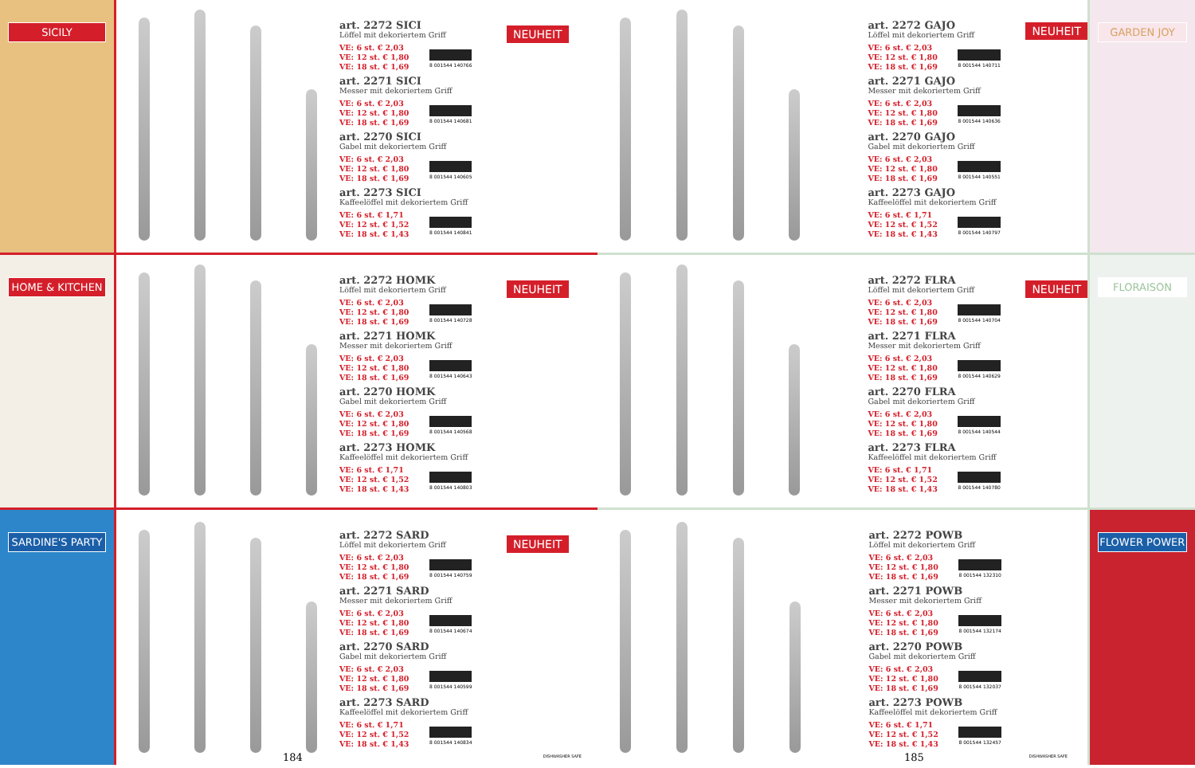SICILY
art. 2272 SICI
Löffel mit dekoriertem Griff
VE: 6 st. € 2,03
VE: 12 st. € 1,80
VE: 18 st. € 1,69 8 001544 140766
art. 2271 SICI
Messer mit dekoriertem Griff
VE: 6 st. € 2,03
VE: 12 st. € 1,80
VE: 18 st. € 1,69 8 001544 140681
art. 2270 SICI
Gabel mit dekoriertem Griff
VE: 6 st. € 2,03
VE: 12 st. € 1,80
VE: 18 st. € 1,69 8 001544 140605
art. 2273 SICI
Kaffeelöffel mit dekoriertem Griff
VE: 6 st. € 1,71
VE: 12 st. € 1,52
VE: 18 st. € 1,43 8 001544 140841
NEUHEIT
HOME & KITCHEN
art. 2272 HOMK
Löffel mit dekoriertem Griff
VE: 6 st. € 2,03
VE: 12 st. € 1,80
VE: 18 st. € 1,69 8 001544 140728
art. 2271 HOMK
Messer mit dekoriertem Griff
VE: 6 st. € 2,03
VE: 12 st. € 1,80
VE: 18 st. € 1,69 8 001544 140643
art. 2270 HOMK
Gabel mit dekoriertem Griff
VE: 6 st. € 2,03
VE: 12 st. € 1,80
VE: 18 st. € 1,69 8 001544 140568
art. 2273 HOMK
Kaffeelöffel mit dekoriertem Griff
VE: 6 st. € 1,71
VE: 12 st. € 1,52
VE: 18 st. € 1,43 8 001544 140803
NEUHEIT
SARDINE'S PARTY
art. 2272 SARD
Löffel mit dekoriertem Griff
VE: 6 st. € 2,03
VE: 12 st. € 1,80
VE: 18 st. € 1,69 8 001544 140759
art. 2271 SARD
Messer mit dekoriertem Griff
VE: 6 st. € 2,03
VE: 12 st. € 1,80
VE: 18 st. € 1,69 8 001544 140674
art. 2270 SARD
Gabel mit dekoriertem Griff
VE: 6 st. € 2,03
VE: 12 st. € 1,80
VE: 18 st. € 1,69 8 001544 140599
art. 2273 SARD
Kaffeelöffel mit dekoriertem Griff
VE: 6 st. € 1,71
VE: 12 st. € 1,52
VE: 18 st. € 1,43 8 001544 140834
NEUHEIT
184 DISHWASHER SAFE
art. 2272 GAJO
Löffel mit dekoriertem Griff
VE: 6 st. € 2,03
VE: 12 st. € 1,80
VE: 18 st. € 1,69 8 001544 140711
art. 2271 GAJO
Messer mit dekoriertem Griff
VE: 6 st. € 2,03
VE: 12 st. € 1,80
VE: 18 st. € 1,69 8 001544 140636
art. 2270 GAJO
Gabel mit dekoriertem Griff
VE: 6 st. € 2,03
VE: 12 st. € 1,80
VE: 18 st. € 1,69 8 001544 140551
art. 2273 GAJO
Kaffeelöffel mit dekoriertem Griff
VE: 6 st. € 1,71
VE: 12 st. € 1,52
VE: 18 st. € 1,43 8 001544 140797
NEUHEIT
GARDEN JOY
art. 2272 FLRA
Löffel mit dekoriertem Griff
VE: 6 st. € 2,03
VE: 12 st. € 1,80
VE: 18 st. € 1,69 8 001544 140704
art. 2271 FLRA
Messer mit dekoriertem Griff
VE: 6 st. € 2,03
VE: 12 st. € 1,80
VE: 18 st. € 1,69 8 001544 140629
art. 2270 FLRA
Gabel mit dekoriertem Griff
VE: 6 st. € 2,03
VE: 12 st. € 1,80
VE: 18 st. € 1,69 8 001544 140544
art. 2273 FLRA
Kaffeelöffel mit dekoriertem Griff
VE: 6 st. € 1,71
VE: 12 st. € 1,52
VE: 18 st. € 1,43 8 001544 140780
NEUHEIT
FLORAISON
art. 2272 POWB
Löffel mit dekoriertem Griff
VE: 6 st. € 2,03
VE: 12 st. € 1,80
VE: 18 st. € 1,69 8 001544 132310
art. 2271 POWB
Messer mit dekoriertem Griff
VE: 6 st. € 2,03
VE: 12 st. € 1,80
VE: 18 st. € 1,69 8 001544 132174
art. 2270 POWB
Gabel mit dekoriertem Griff
VE: 6 st. € 2,03
VE: 12 st. € 1,80
VE: 18 st. € 1,69 8 001544 132037
art. 2273 POWB
Kaffeelöffel mit dekoriertem Griff
VE: 6 st. € 1,71
VE: 12 st. € 1,52
VE: 18 st. € 1,43 8 001544 132457
FLOWER POWER
185 DISHWASHER SAFE